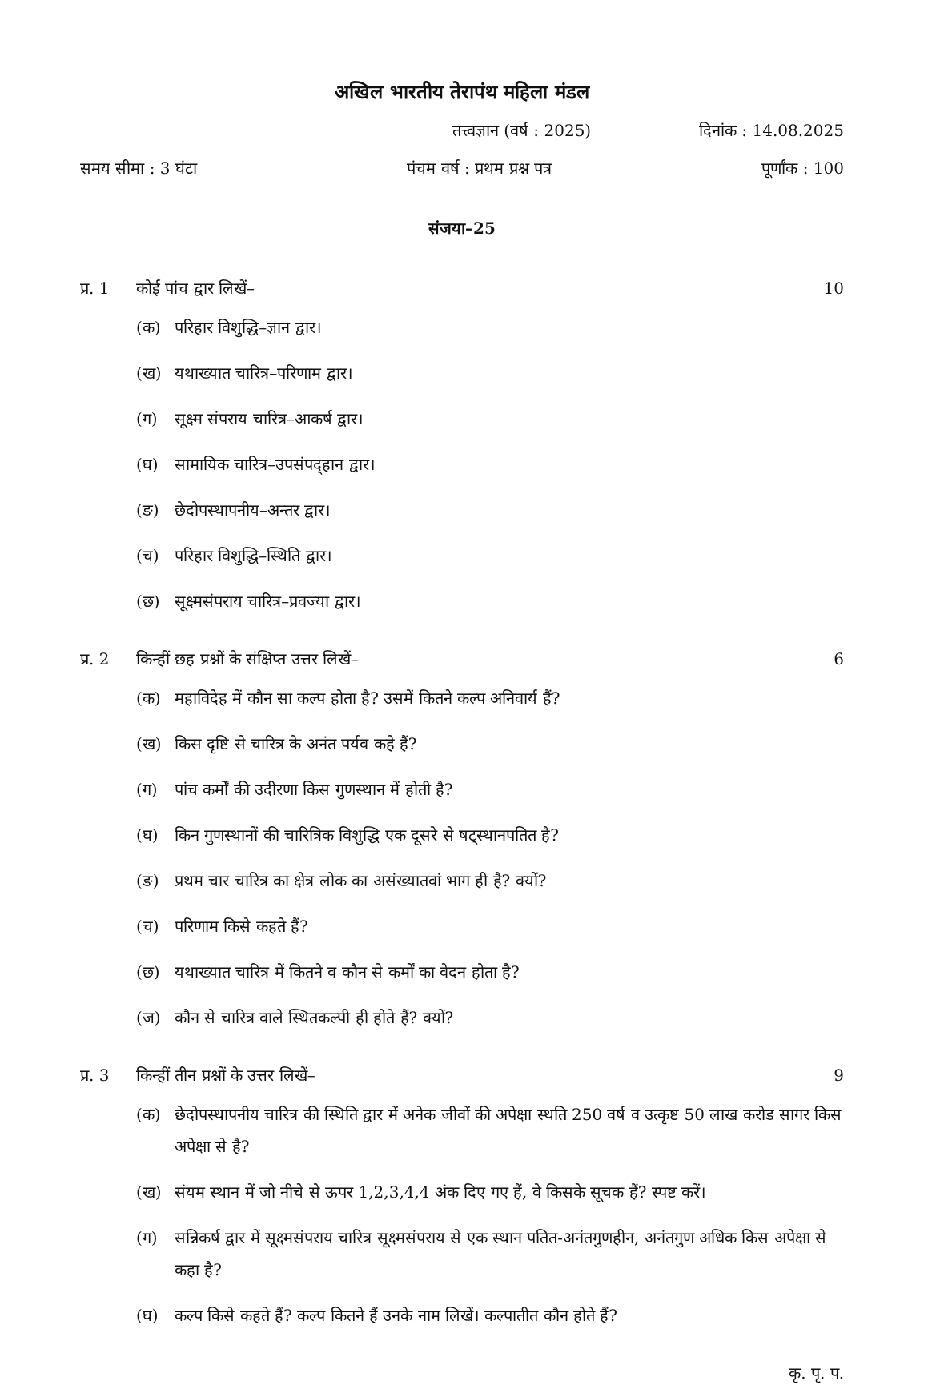अखिल भारतीय तेरापंथ महिला मंडल
तत्त्वज्ञान (वर्ष : 2025) दिनांक : 14.08.2025
समय सीमा : 3 घंटा पंचम वर्ष : प्रथम प्रश्न पत्र पूर्णांक : 100
संजया–25
प्र. 1 कोई पांच द्वार लिखें– 10
(क) परिहार विशुद्धि–ज्ञान द्वार।
(ख) यथाख्यात चारित्र–परिणाम द्वार।
(ग) सूक्ष्म संपराय चारित्र–आकर्ष द्वार।
(घ) सामायिक चारित्र–उपसंपद्हान द्वार।
(ङ) छेदोपस्थापनीय–अन्तर द्वार।
(च) परिहार विशुद्धि–स्थिति द्वार।
(छ) सूक्ष्मसंपराय चारित्र–प्रवज्या द्वार।
प्र. 2 किन्हीं छह प्रश्नों के संक्षिप्त उत्तर लिखें– 6
(क) महाविदेह में कौन सा कल्प होता है? उसमें कितने कल्प अनिवार्य हैं?
(ख) किस दृष्टि से चारित्र के अनंत पर्यव कहे हैं?
(ग) पांच कर्मों की उदीरणा किस गुणस्थान में होती है?
(घ) किन गुणस्थानों की चारित्रिक विशुद्धि एक दूसरे से षट्स्थानपतित है?
(ङ) प्रथम चार चारित्र का क्षेत्र लोक का असंख्यातवां भाग ही है? क्यों?
(च) परिणाम किसे कहते हैं?
(छ) यथाख्यात चारित्र में कितने व कौन से कर्मों का वेदन होता है?
(ज) कौन से चारित्र वाले स्थितकल्पी ही होते हैं? क्यों?
प्र. 3 किन्हीं तीन प्रश्नों के उत्तर लिखें– 9
(क) छेदोपस्थापनीय चारित्र की स्थिति द्वार में अनेक जीवों की अपेक्षा स्थति 250 वर्ष व उत्कृष्ट 50 लाख करोड सागर किस अपेक्षा से है?
(ख) संयम स्थान में जो नीचे से ऊपर 1,2,3,4,4 अंक दिए गए हैं, वे किसके सूचक हैं? स्पष्ट करें।
(ग) सन्निकर्ष द्वार में सूक्ष्मसंपराय चारित्र सूक्ष्मसंपराय से एक स्थान पतित-अनंतगुणहीन, अनंतगुण अधिक किस अपेक्षा से कहा है?
(घ) कल्प किसे कहते हैं? कल्प कितने हैं उनके नाम लिखें। कल्पातीत कौन होते हैं?
कृ. पृ. प.